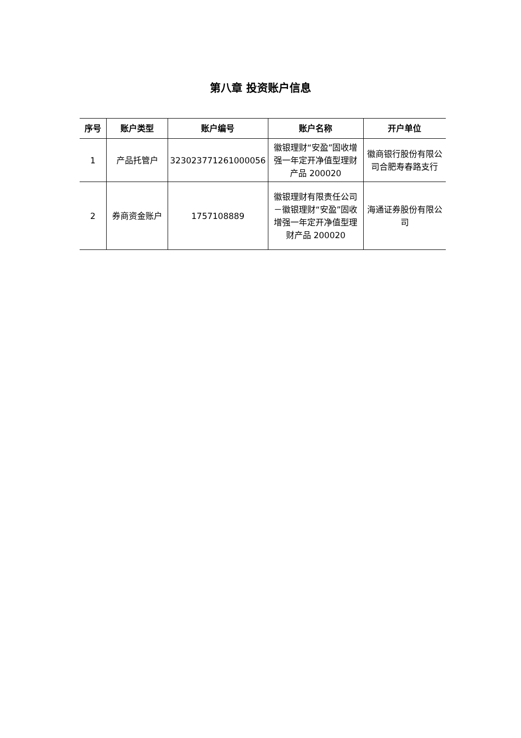第八章 投资账户信息
| 序号 | 账户类型 | 账户编号 | 账户名称 | 开户单位 |
| --- | --- | --- | --- | --- |
| 1 | 产品托管户 | 323023771261000056 | 徽银理财“安盈”固收增强一年定开净值型理财产品 200020 | 徽商银行股份有限公司合肥寿春路支行 |
| 2 | 券商资金账户 | 1757108889 | 徽银理财有限责任公司－徽银理财“安盈”固收增强一年定开净值型理财产品 200020 | 海通证券股份有限公司 |